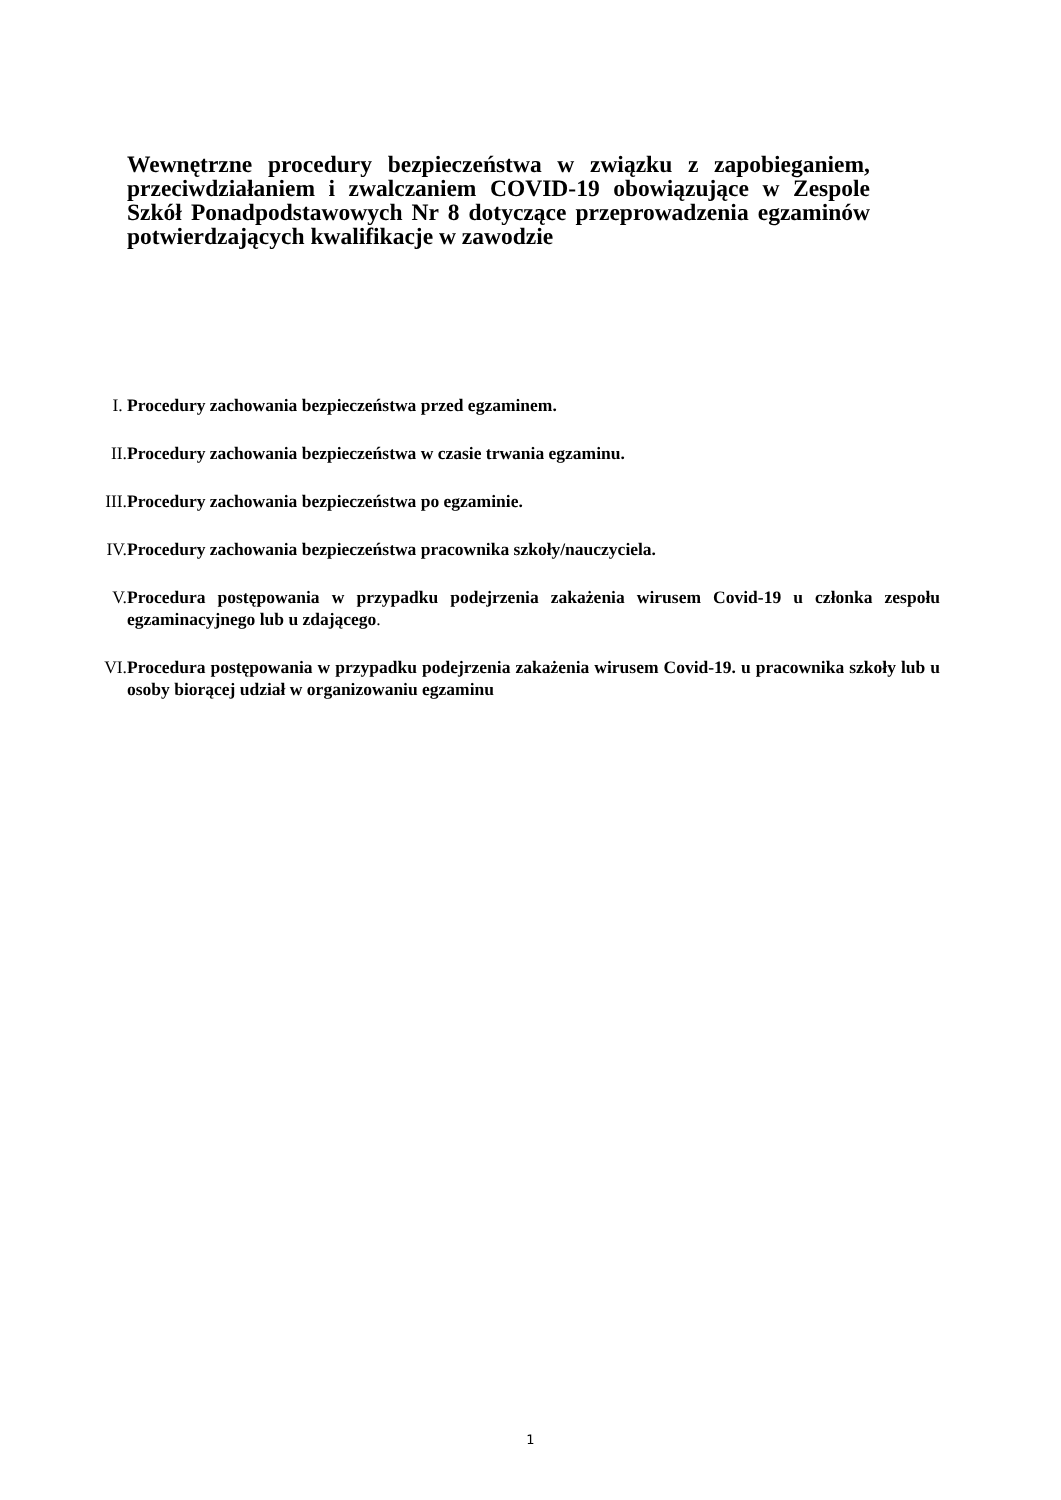Wewnętrzne procedury bezpieczeństwa w związku z zapobieganiem, przeciwdziałaniem i zwalczaniem COVID-19 obowiązujące w Zespole Szkół Ponadpodstawowych Nr 8 dotyczące przeprowadzenia egzaminów potwierdzających kwalifikacje w zawodzie
I. Procedury zachowania bezpieczeństwa przed egzaminem.
II. Procedury zachowania bezpieczeństwa w czasie trwania egzaminu.
III. Procedury zachowania bezpieczeństwa po egzaminie.
IV. Procedury zachowania bezpieczeństwa pracownika szkoły/nauczyciela.
V. Procedura postępowania w przypadku podejrzenia zakażenia wirusem Covid-19 u członka zespołu egzaminacyjnego lub u zdającego.
VI. Procedura postępowania w przypadku podejrzenia zakażenia wirusem Covid-19. u pracownika szkoły lub u osoby biorącej udział w organizowaniu egzaminu
1